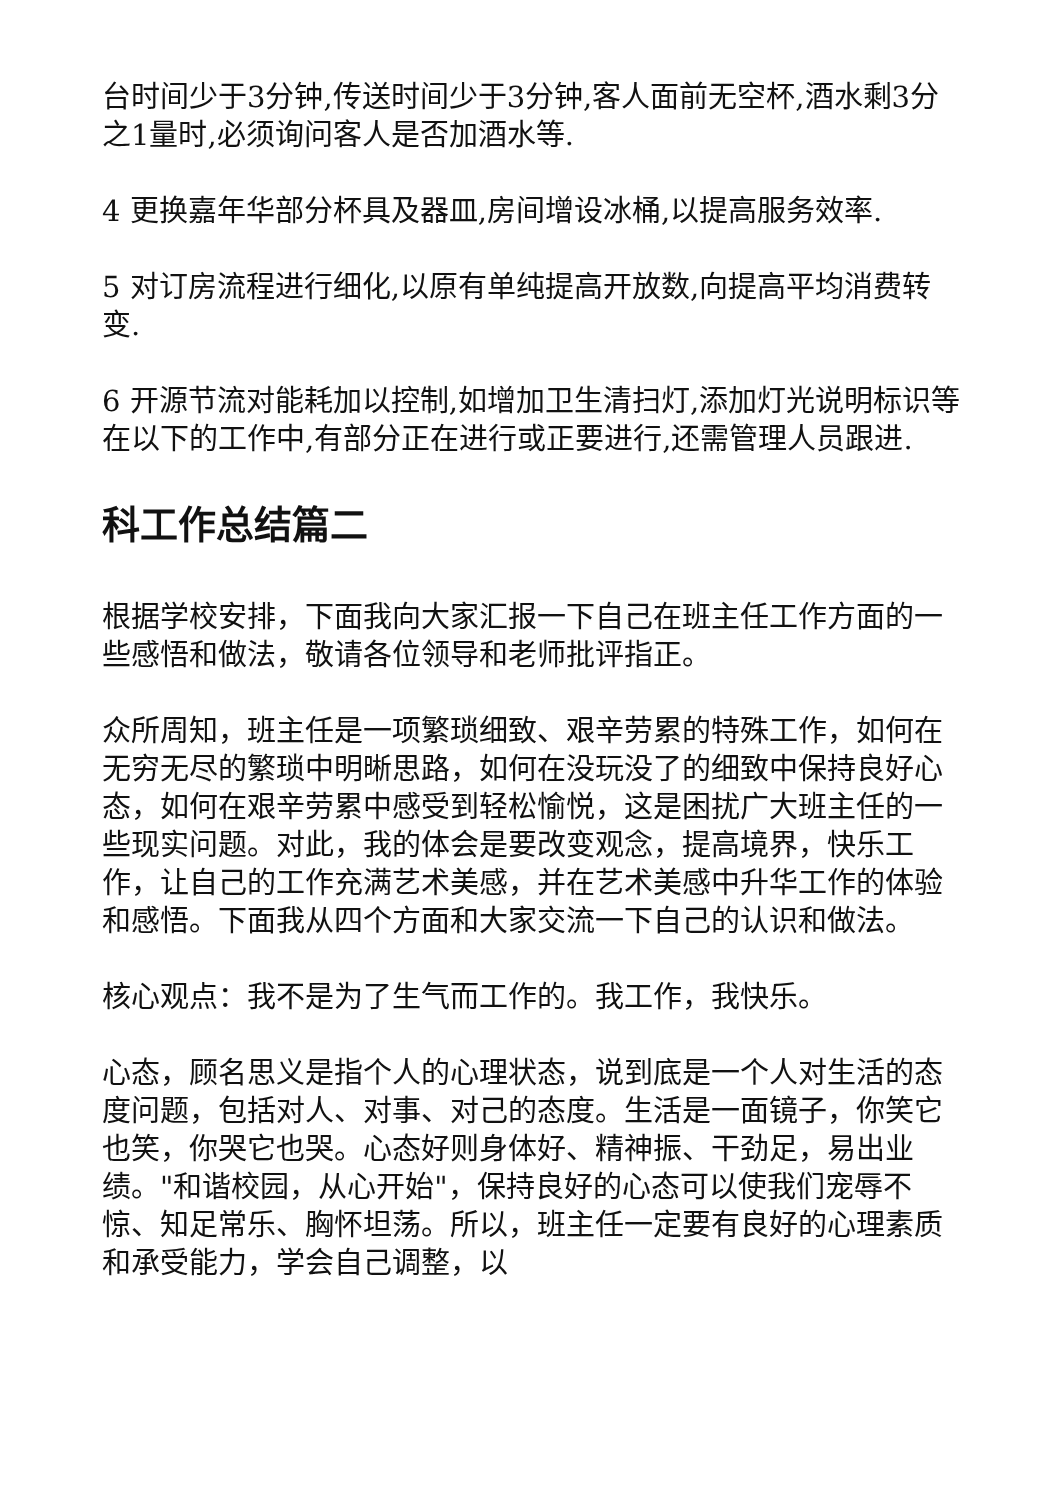台时间少于3分钟,传送时间少于3分钟,客人面前无空杯,酒水剩3分之1量时,必须询问客人是否加酒水等.
4 更换嘉年华部分杯具及器皿,房间增设冰桶,以提高服务效率.
5 对订房流程进行细化,以原有单纯提高开放数,向提高平均消费转变.
6 开源节流对能耗加以控制,如增加卫生清扫灯,添加灯光说明标识等 在以下的工作中,有部分正在进行或正要进行,还需管理人员跟进.
科工作总结篇二
根据学校安排，下面我向大家汇报一下自己在班主任工作方面的一些感悟和做法，敬请各位领导和老师批评指正。
众所周知，班主任是一项繁琐细致、艰辛劳累的特殊工作，如何在无穷无尽的繁琐中明晰思路，如何在没玩没了的细致中保持良好心态，如何在艰辛劳累中感受到轻松愉悦，这是困扰广大班主任的一些现实问题。对此，我的体会是要改变观念，提高境界，快乐工作，让自己的工作充满艺术美感，并在艺术美感中升华工作的体验和感悟。下面我从四个方面和大家交流一下自己的认识和做法。
核心观点：我不是为了生气而工作的。我工作，我快乐。
心态，顾名思义是指个人的心理状态，说到底是一个人对生活的态度问题，包括对人、对事、对己的态度。生活是一面镜子，你笑它也笑，你哭它也哭。心态好则身体好、精神振、干劲足，易出业绩。"和谐校园，从心开始"，保持良好的心态可以使我们宠辱不惊、知足常乐、胸怀坦荡。所以，班主任一定要有良好的心理素质和承受能力，学会自己调整，以